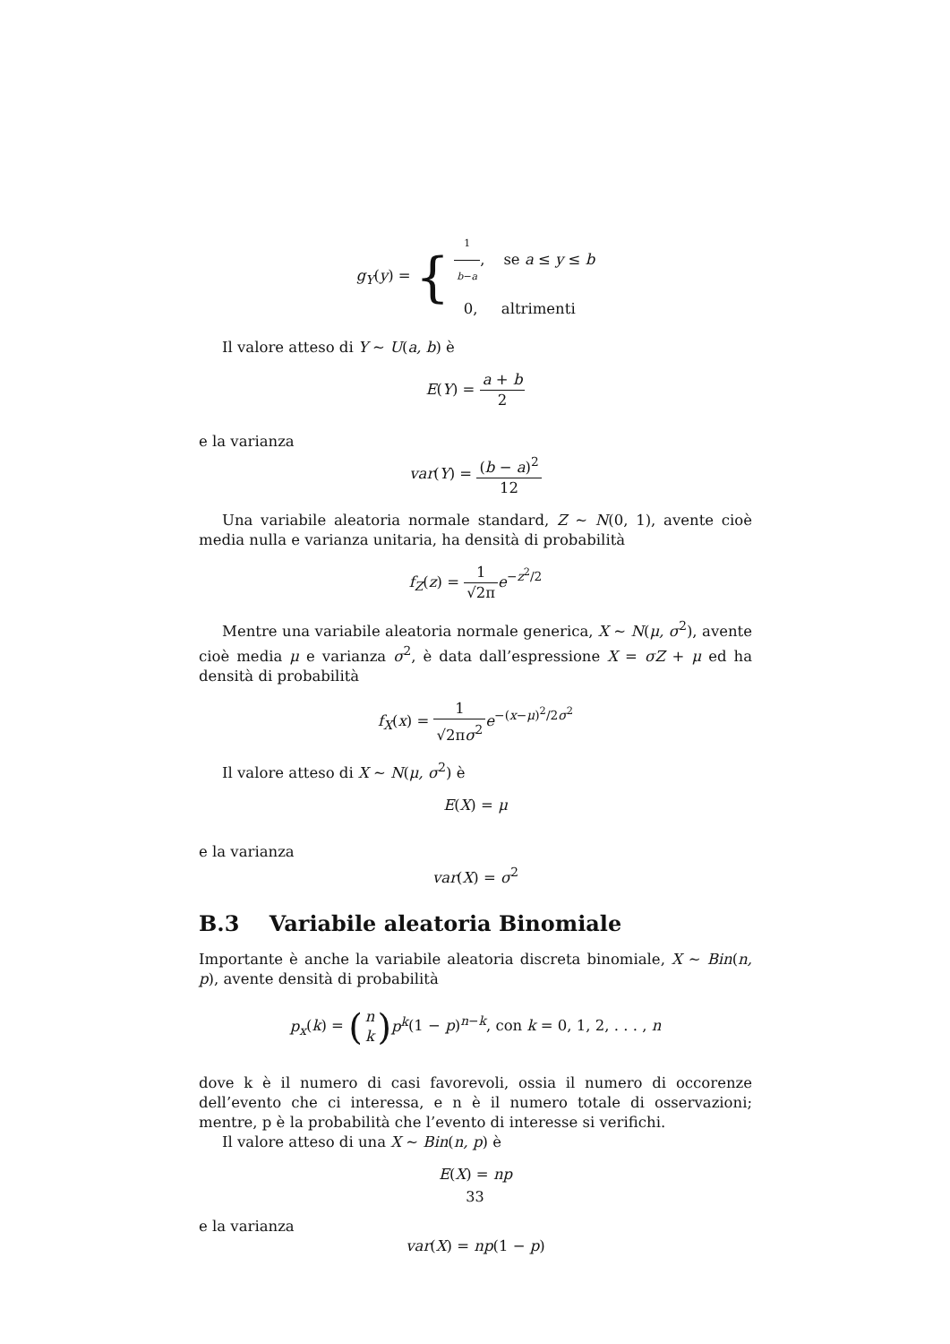g<sub>Y</sub>(y) = { 1 b−a, se a ≤ y ≤ b
0, altrimenti
Il valore atteso di Y ∼ U(a, b) è
E(Y) = a + b 2
e la varianza
var(Y) = (b − a)<sup>2</sup> 12
Una variabile aleatoria normale standard, Z ∼ N(0, 1), avente cioè media nulla e varianza unitaria, ha densità di probabilità
f<sub>Z</sub>(z) = 1 √2π e<sup>−z<sup>2</sup>/2</sup>
Mentre una variabile aleatoria normale generica, X ∼ N(μ, σ<sup>2</sup>), avente cioè media μ e varianza σ<sup>2</sup>, è data dall’espressione X = σZ + μ ed ha densità di probabilità
f<sub>X</sub>(x) = 1 √2πσ<sup>2</sup> e<sup>−(x−μ)<sup>2</sup>/2σ<sup>2</sup></sup>
Il valore atteso di X ∼ N(μ, σ<sup>2</sup>) è
E(X) = μ
e la varianza
var(X) = σ<sup>2</sup>
B.3 Variabile aleatoria Binomiale
Importante è anche la variabile aleatoria discreta binomiale, X ∼ Bin(n, p), avente densità di probabilità
p<sub>x</sub>(k) = (n k) p<sup>k</sup>(1 − p)<sup>n−k</sup>, con k = 0, 1, 2, . . . , n
dove k è il numero di casi favorevoli, ossia il numero di occorenze dell’evento che ci interessa, e n è il numero totale di osservazioni; mentre, p è la probabilità che l’evento di interesse si verifichi.
Il valore atteso di una X ∼ Bin(n, p) è
E(X) = np
e la varianza
var(X) = np(1 − p)
33